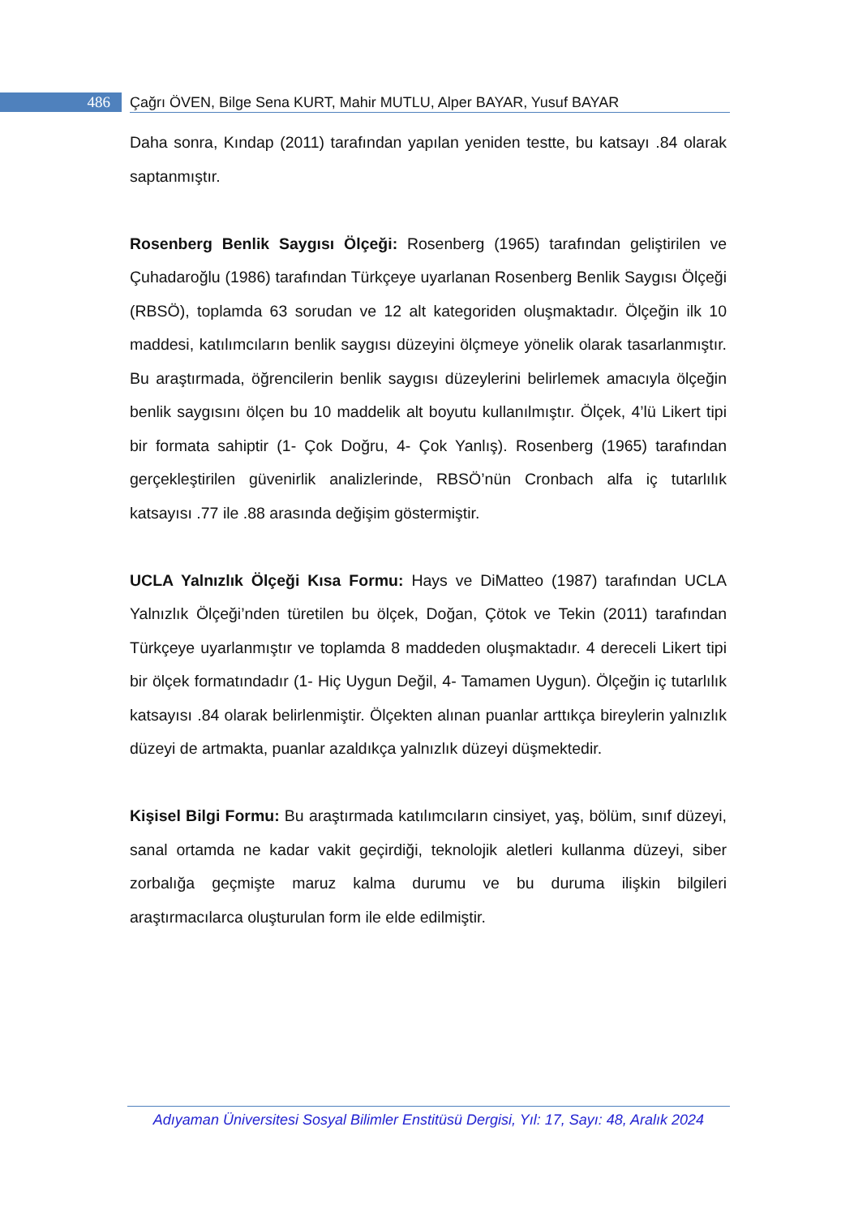486 Çağrı ÖVEN, Bilge Sena KURT, Mahir MUTLU, Alper BAYAR, Yusuf BAYAR
Daha sonra, Kındap (2011) tarafından yapılan yeniden testte, bu katsayı .84 olarak saptanmıştır.
Rosenberg Benlik Saygısı Ölçeği: Rosenberg (1965) tarafından geliştirilen ve Çuhadaroğlu (1986) tarafından Türkçeye uyarlanan Rosenberg Benlik Saygısı Ölçeği (RBSÖ), toplamda 63 sorudan ve 12 alt kategoriden oluşmaktadır. Ölçeğin ilk 10 maddesi, katılımcıların benlik saygısı düzeyini ölçmeye yönelik olarak tasarlanmıştır. Bu araştırmada, öğrencilerin benlik saygısı düzeylerini belirlemek amacıyla ölçeğin benlik saygısını ölçen bu 10 maddelik alt boyutu kullanılmıştır. Ölçek, 4’lü Likert tipi bir formata sahiptir (1- Çok Doğru, 4- Çok Yanlış). Rosenberg (1965) tarafından gerçekleştirilen güvenirlik analizlerinde, RBSÖ’nün Cronbach alfa iç tutarlılık katsayısı .77 ile .88 arasında değişim göstermiştir.
UCLA Yalnızlık Ölçeği Kısa Formu: Hays ve DiMatteo (1987) tarafından UCLA Yalnızlık Ölçeği’nden türetilen bu ölçek, Doğan, Çötok ve Tekin (2011) tarafından Türkçeye uyarlanmıştır ve toplamda 8 maddeden oluşmaktadır. 4 dereceli Likert tipi bir ölçek formatındadır (1- Hiç Uygun Değil, 4- Tamamen Uygun). Ölçeğin iç tutarlılık katsayısı .84 olarak belirlenmiştir. Ölçekten alınan puanlar arttıkça bireylerin yalnızlık düzeyi de artmakta, puanlar azaldıkça yalnızlık düzeyi düşmektedir.
Kişisel Bilgi Formu: Bu araştırmada katılımcıların cinsiyet, yaş, bölüm, sınıf düzeyi, sanal ortamda ne kadar vakit geçirdiği, teknolojik aletleri kullanma düzeyi, siber zorbalığa geçmişte maruz kalma durumu ve bu duruma ilişkin bilgileri araştırmacılarca oluşturulan form ile elde edilmiştir.
Adıyaman Üniversitesi Sosyal Bilimler Enstitüsü Dergisi, Yıl: 17, Sayı: 48, Aralık 2024